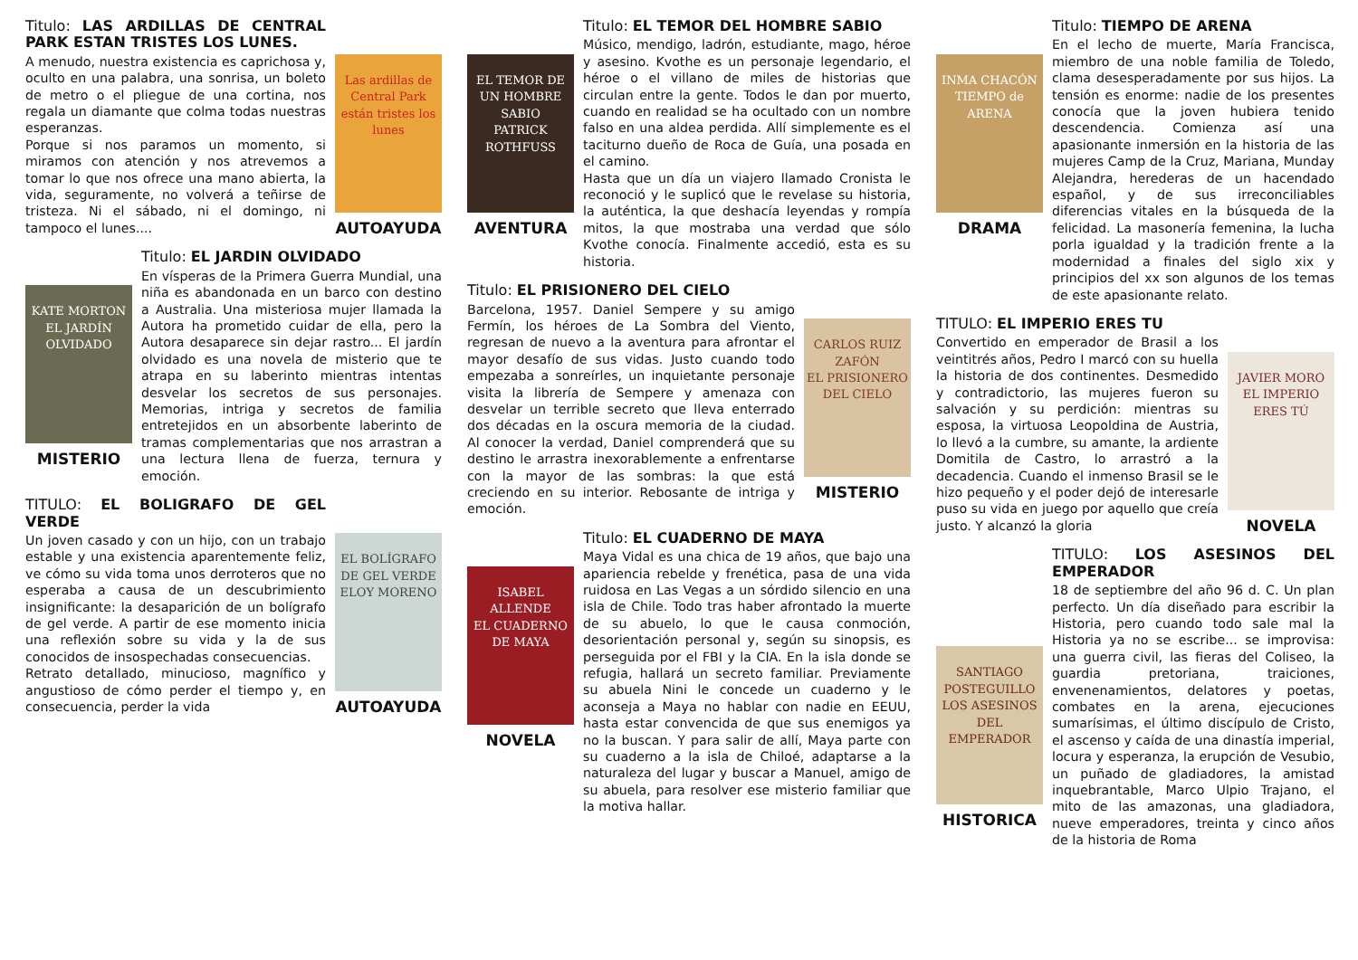Titulo: LAS ARDILLAS DE CENTRAL PARK ESTAN TRISTES LOS LUNES.
A menudo, nuestra existencia es caprichosa y, oculto en una palabra, una sonrisa, un boleto de metro o el pliegue de una cortina, nos regala un diamante que colma todas nuestras esperanzas.
Porque si nos paramos un momento, si miramos con atención y nos atrevemos a tomar lo que nos ofrece una mano abierta, la vida, seguramente, no volverá a teñirse de tristeza. Ni el sábado, ni el domingo, ni tampoco el lunes....
Las ardillas de Central Park están tristes los lunes
AUTOAYUDA
KATE MORTON
EL JARDÍN OLVIDADO
MISTERIO
Titulo: EL JARDIN OLVIDADO
En vísperas de la Primera Guerra Mundial, una niña es abandonada en un barco con destino a Australia. Una misteriosa mujer llamada la Autora ha prometido cuidar de ella, pero la Autora desaparece sin dejar rastro... El jardín olvidado es una novela de misterio que te atrapa en su laberinto mientras intentas desvelar los secretos de sus personajes. Memorias, intriga y secretos de familia entretejidos en un absorbente laberinto de tramas complementarias que nos arrastran a una lectura llena de fuerza, ternura y emoción.
TITULO: EL BOLIGRAFO DE GEL VERDE
Un joven casado y con un hijo, con un trabajo estable y una existencia aparentemente feliz, ve cómo su vida toma unos derroteros que no esperaba a causa de un descubrimiento insignificante: la desaparición de un bolígrafo de gel verde. A partir de ese momento inicia una reflexión sobre su vida y la de sus conocidos de insospechadas consecuencias.
Retrato detallado, minucioso, magnífico y angustioso de cómo perder el tiempo y, en consecuencia, perder la vida
EL BOLÍGRAFO DE GEL VERDE
ELOY MORENO
AUTOAYUDA
EL TEMOR DE UN HOMBRE SABIO
PATRICK ROTHFUSS
AVENTURA
Titulo: EL TEMOR DEL HOMBRE SABIO
Músico, mendigo, ladrón, estudiante, mago, héroe y asesino. Kvothe es un personaje legendario, el héroe o el villano de miles de historias que circulan entre la gente. Todos le dan por muerto, cuando en realidad se ha ocultado con un nombre falso en una aldea perdida. Allí simplemente es el taciturno dueño de Roca de Guía, una posada en el camino.
Hasta que un día un viajero llamado Cronista le reconoció y le suplicó que le revelase su historia, la auténtica, la que deshacía leyendas y rompía mitos, la que mostraba una verdad que sólo Kvothe conocía. Finalmente accedió, esta es su historia.
Titulo: EL PRISIONERO DEL CIELO
Barcelona, 1957. Daniel Sempere y su amigo Fermín, los héroes de La Sombra del Viento, regresan de nuevo a la aventura para afrontar el mayor desafío de sus vidas. Justo cuando todo empezaba a sonreírles, un inquietante personaje visita la librería de Sempere y amenaza con desvelar un terrible secreto que lleva enterrado dos décadas en la oscura memoria de la ciudad. Al conocer la verdad, Daniel comprenderá que su destino le arrastra inexorablemente a enfrentarse con la mayor de las sombras: la que está creciendo en su interior. Rebosante de intriga y emoción.
CARLOS RUIZ ZAFÓN
EL PRISIONERO DEL CIELO
MISTERIO
ISABEL ALLENDE
EL CUADERNO DE MAYA
NOVELA
Titulo: EL CUADERNO DE MAYA
Maya Vidal es una chica de 19 años, que bajo una apariencia rebelde y frenética, pasa de una vida ruidosa en Las Vegas a un sórdido silencio en una isla de Chile. Todo tras haber afrontado la muerte de su abuelo, lo que le causa conmoción, desorientación personal y, según su sinopsis, es perseguida por el FBI y la CIA. En la isla donde se refugia, hallará un secreto familiar. Previamente su abuela Nini le concede un cuaderno y le aconseja a Maya no hablar con nadie en EEUU, hasta estar convencida de que sus enemigos ya no la buscan. Y para salir de allí, Maya parte con su cuaderno a la isla de Chiloé, adaptarse a la naturaleza del lugar y buscar a Manuel, amigo de su abuela, para resolver ese misterio familiar que la motiva hallar.
INMA CHACÓN
TIEMPO de ARENA
DRAMA
Titulo: TIEMPO DE ARENA
En el lecho de muerte, María Francisca, miembro de una noble familia de Toledo, clama desesperadamente por sus hijos. La tensión es enorme: nadie de los presentes conocía que la joven hubiera tenido descendencia. Comienza así una apasionante inmersión en la historia de las mujeres Camp de la Cruz, Mariana, Munday Alejandra, herederas de un hacendado español, y de sus irreconciliables diferencias vitales en la búsqueda de la felicidad. La masonería femenina, la lucha porla igualdad y la tradición frente a la modernidad a finales del siglo xix y principios del xx son algunos de los temas de este apasionante relato.
TITULO: EL IMPERIO ERES TU
Convertido en emperador de Brasil a los veintitrés años, Pedro I marcó con su huella la historia de dos continentes. Desmedido y contradictorio, las mujeres fueron su salvación y su perdición: mientras su esposa, la virtuosa Leopoldina de Austria, lo llevó a la cumbre, su amante, la ardiente Domitila de Castro, lo arrastró a la decadencia. Cuando el inmenso Brasil se le hizo pequeño y el poder dejó de interesarle puso su vida en juego por aquello que creía justo. Y alcanzó la gloria
JAVIER MORO
EL IMPERIO ERES TÚ
NOVELA
SANTIAGO POSTEGUILLO
LOS ASESINOS DEL EMPERADOR
HISTORICA
TITULO: LOS ASESINOS DEL EMPERADOR
18 de septiembre del año 96 d. C. Un plan perfecto. Un día diseñado para escribir la Historia, pero cuando todo sale mal la Historia ya no se escribe... se improvisa: una guerra civil, las fieras del Coliseo, la guardia pretoriana, traiciones, envenenamientos, delatores y poetas, combates en la arena, ejecuciones sumarísimas, el último discípulo de Cristo, el ascenso y caída de una dinastía imperial, locura y esperanza, la erupción de Vesubio, un puñado de gladiadores, la amistad inquebrantable, Marco Ulpio Trajano, el mito de las amazonas, una gladiadora, nueve emperadores, treinta y cinco años de la historia de Roma